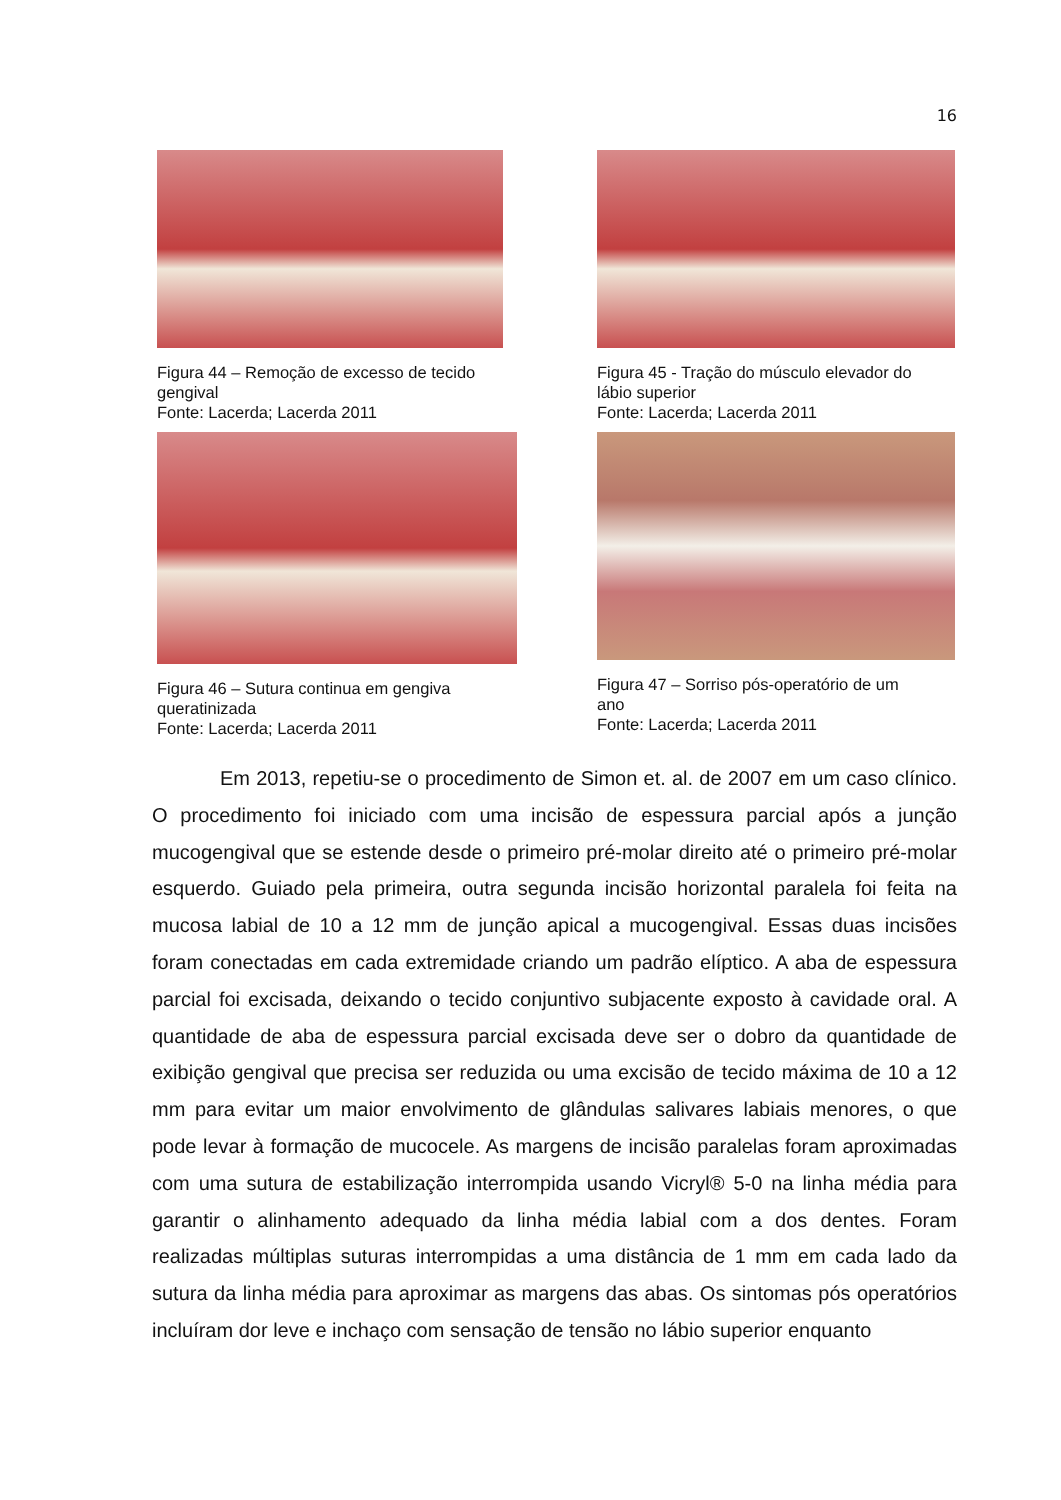16
Figura 44 – Remoção de excesso de tecido
gengival
Fonte: Lacerda; Lacerda 2011
Figura 45 - Tração do músculo elevador do
lábio superior
Fonte: Lacerda; Lacerda 2011
Figura 46 – Sutura continua em gengiva
queratinizada
Fonte: Lacerda; Lacerda 2011
Figura 47 – Sorriso pós-operatório de um
ano
Fonte: Lacerda; Lacerda 2011
Em 2013, repetiu-se o procedimento de Simon et. al. de 2007 em um caso clínico. O procedimento foi iniciado com uma incisão de espessura parcial após a junção mucogengival que se estende desde o primeiro pré-molar direito até o primeiro pré-molar esquerdo. Guiado pela primeira, outra segunda incisão horizontal paralela foi feita na mucosa labial de 10 a 12 mm de junção apical a mucogengival. Essas duas incisões foram conectadas em cada extremidade criando um padrão elíptico. A aba de espessura parcial foi excisada, deixando o tecido conjuntivo subjacente exposto à cavidade oral. A quantidade de aba de espessura parcial excisada deve ser o dobro da quantidade de exibição gengival que precisa ser reduzida ou uma excisão de tecido máxima de 10 a 12 mm para evitar um maior envolvimento de glândulas salivares labiais menores, o que pode levar à formação de mucocele. As margens de incisão paralelas foram aproximadas com uma sutura de estabilização interrompida usando Vicryl® 5-0 na linha média para garantir o alinhamento adequado da linha média labial com a dos dentes. Foram realizadas múltiplas suturas interrompidas a uma distância de 1 mm em cada lado da sutura da linha média para aproximar as margens das abas. Os sintomas pós operatórios incluíram dor leve e inchaço com sensação de tensão no lábio superior enquanto